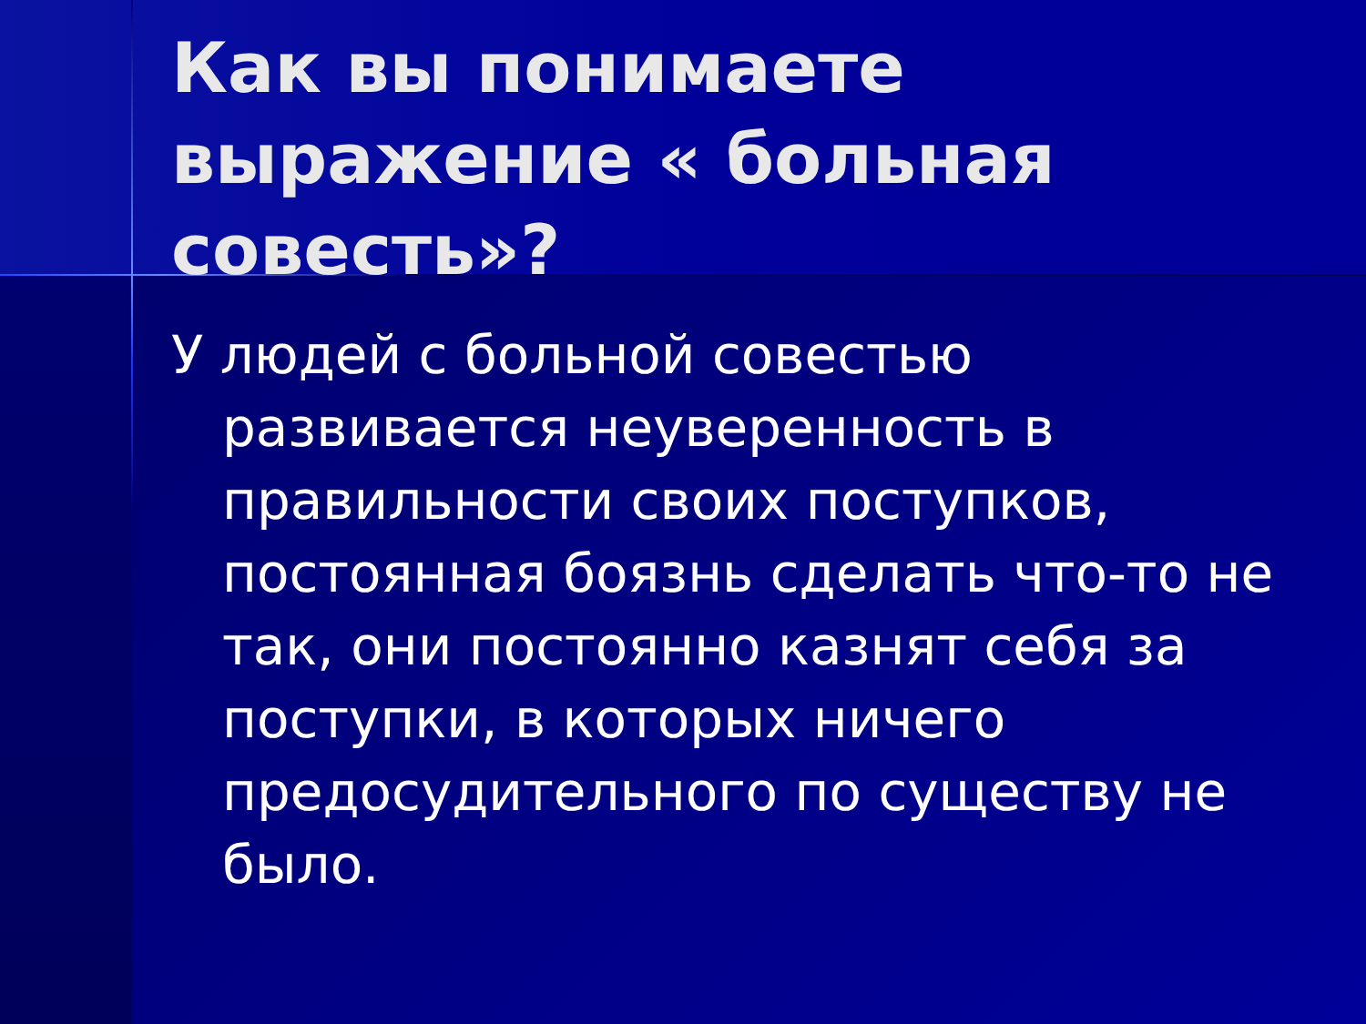Как вы понимаете выражение « больная совесть»?
У людей с больной совестью развивается неуверенность в правильности своих поступков, постоянная боязнь сделать что-то не так, они постоянно казнят себя за поступки, в которых ничего предосудительного по существу не было.